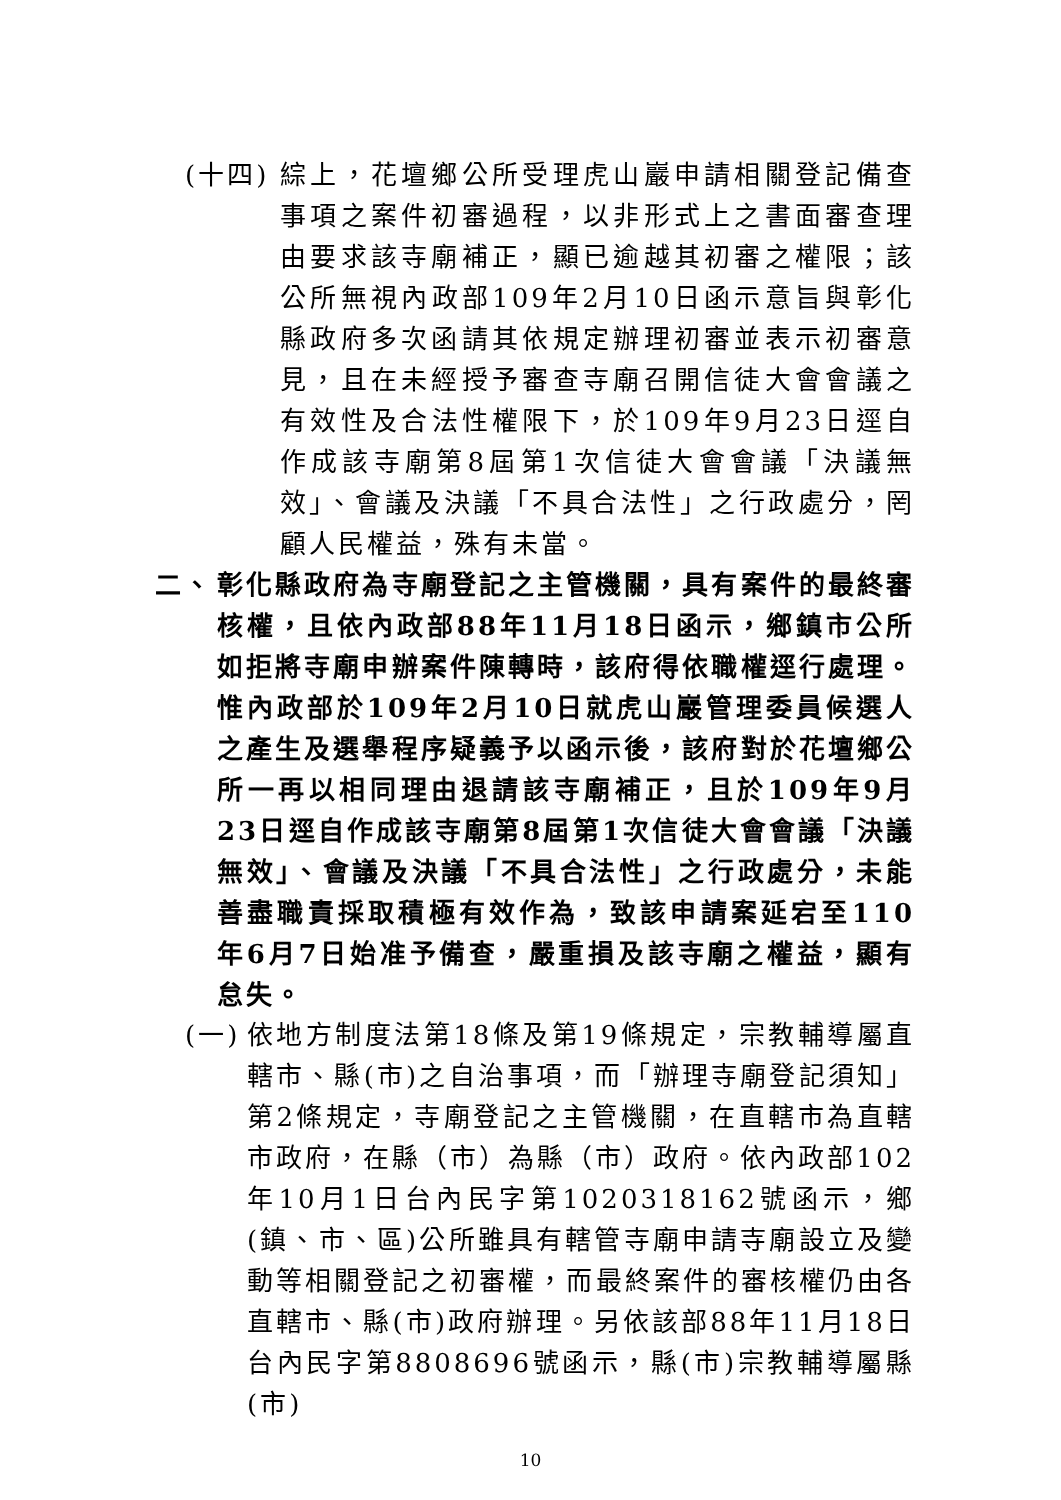(十四) 綜上，花壇鄉公所受理虎山巖申請相關登記備查事項之案件初審過程，以非形式上之書面審查理由要求該寺廟補正，顯已逾越其初審之權限；該公所無視內政部109年2月10日函示意旨與彰化縣政府多次函請其依規定辦理初審並表示初審意見，且在未經授予審查寺廟召開信徒大會會議之有效性及合法性權限下，於109年9月23日逕自作成該寺廟第8屆第1次信徒大會會議「決議無效」、會議及決議「不具合法性」之行政處分，罔顧人民權益，殊有未當。
二、 彰化縣政府為寺廟登記之主管機關，具有案件的最終審核權，且依內政部88年11月18日函示，鄉鎮市公所如拒將寺廟申辦案件陳轉時，該府得依職權逕行處理。惟內政部於109年2月10日就虎山巖管理委員候選人之產生及選舉程序疑義予以函示後，該府對於花壇鄉公所一再以相同理由退請該寺廟補正，且於109年9月23日逕自作成該寺廟第8屆第1次信徒大會會議「決議無效」、會議及決議「不具合法性」之行政處分，未能善盡職責採取積極有效作為，致該申請案延宕至110年6月7日始准予備查，嚴重損及該寺廟之權益，顯有怠失。
(一) 依地方制度法第18條及第19條規定，宗教輔導屬直轄市、縣(市)之自治事項，而「辦理寺廟登記須知」第2條規定，寺廟登記之主管機關，在直轄市為直轄市政府，在縣（市）為縣（市）政府。依內政部102年10月1日台內民字第1020318162號函示，鄉(鎮、市、區)公所雖具有轄管寺廟申請寺廟設立及變動等相關登記之初審權，而最終案件的審核權仍由各直轄市、縣(市)政府辦理。另依該部88年11月18日台內民字第8808696號函示，縣(市)宗教輔導屬縣(市)
10